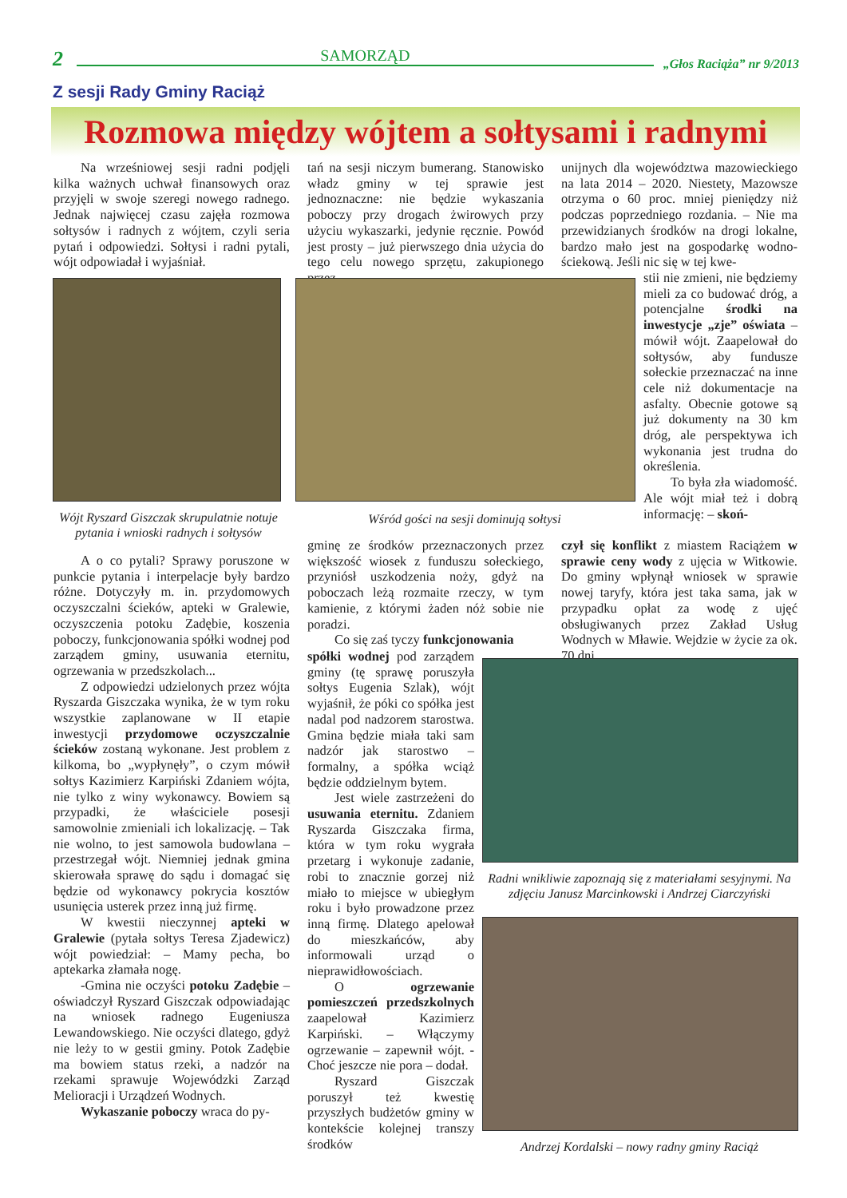2
SAMORZĄD
„Głos Raciąża” nr 9/2013
Z sesji Rady Gminy Raciąż
Rozmowa między wójtem a sołtysami i radnymi
Na wrześniowej sesji radni podjęli kilka ważnych uchwał finansowych oraz przyjęli w swoje szeregi nowego radnego. Jednak najwięcej czasu zajęła rozmowa sołtysów i radnych z wójtem, czyli seria pytań i odpowiedzi. Sołtysi i radni pytali, wójt odpowiadał i wyjaśniał.
Wójt Ryszard Giszczak skrupulatnie notuje pytania i wnioski radnych i sołtysów
A o co pytali? Sprawy poruszone w punkcie pytania i interpelacje były bardzo różne. Dotyczyły m. in. przydomowych oczyszczalni ścieków, apteki w Gralewie, oczyszczenia potoku Zadębie, koszenia poboczy, funkcjonowania spółki wodnej pod zarządem gminy, usuwania eternitu, ogrzewania w przedszkolach...
Z odpowiedzi udzielonych przez wójta Ryszarda Giszczaka wynika, że w tym roku wszystkie zaplanowane w II etapie inwestycji przydomowe oczyszczalnie ścieków zostaną wykonane. Jest problem z kilkoma, bo „wypłynęły”, o czym mówił sołtys Kazimierz Karpiński Zdaniem wójta, nie tylko z winy wykonawcy. Bowiem są przypadki, że właściciele posesji samowolnie zmieniali ich lokalizację. – Tak nie wolno, to jest samowola budowlana – przestrzegał wójt. Niemniej jednak gmina skierowała sprawę do sądu i domagać się będzie od wykonawcy pokrycia kosztów usunięcia usterek przez inną już firmę.
W kwestii nieczynnej apteki w Gralewie (pytała sołtys Teresa Zjadewicz) wójt powiedział: – Mamy pecha, bo aptekarka złamała nogę.
-Gmina nie oczyści potoku Zadębie – oświadczył Ryszard Giszczak odpowiadając na wniosek radnego Eugeniusza Lewandowskiego. Nie oczyści dlatego, gdyż nie leży to w gestii gminy. Potok Zadębie ma bowiem status rzeki, a nadzór na rzekami sprawuje Wojewódzki Zarząd Melioracji i Urządzeń Wodnych.
Wykaszanie poboczy wraca do py-
tań na sesji niczym bumerang. Stanowisko władz gminy w tej sprawie jest jednoznaczne: nie będzie wykaszania poboczy przy drogach żwirowych przy użyciu wykaszarki, jedynie ręcznie. Powód jest prosty – już pierwszego dnia użycia do tego celu nowego sprzętu, zakupionego przez
Wśród gości na sesji dominują sołtysi
gminę ze środków przeznaczonych przez większość wiosek z funduszu sołeckiego, przyniósł uszkodzenia noży, gdyż na poboczach leżą rozmaite rzeczy, w tym kamienie, z którymi żaden nóż sobie nie poradzi.
Co się zaś tyczy funkcjonowania
spółki wodnej pod zarządem gminy (tę sprawę poruszyła sołtys Eugenia Szlak), wójt wyjaśnił, że póki co spółka jest nadal pod nadzorem starostwa. Gmina będzie miała taki sam nadzór jak starostwo – formalny, a spółka wciąż będzie oddzielnym bytem.
Jest wiele zastrzeżeni do usuwania eternitu. Zdaniem Ryszarda Giszczaka firma, która w tym roku wygrała przetarg i wykonuje zadanie, robi to znacznie gorzej niż miało to miejsce w ubiegłym roku i było prowadzone przez inną firmę. Dlatego apelował do mieszkańców, aby informowali urząd o nieprawidłowościach.
O ogrzewanie pomieszczeń przedszkolnych zaapelował Kazimierz Karpiński. – Włączymy ogrzewanie – zapewnił wójt. -Choć jeszcze nie pora – dodał.
Ryszard Giszczak poruszył też kwestię przyszłych budżetów gminy w kontekście kolejnej transzy środków
unijnych dla województwa mazowieckiego na lata 2014 – 2020. Niestety, Mazowsze otrzyma o 60 proc. mniej pieniędzy niż podczas poprzedniego rozdania. – Nie ma przewidzianych środków na drogi lokalne, bardzo mało jest na gospodarkę wodno-ściekową. Jeśli nic się w tej kwe-
stii nie zmieni, nie będziemy mieli za co budować dróg, a potencjalne środki na inwestycje „zje” oświata – mówił wójt. Zaapelował do sołtysów, aby fundusze sołeckie przeznaczać na inne cele niż dokumentacje na asfalty. Obecnie gotowe są już dokumenty na 30 km dróg, ale perspektywa ich wykonania jest trudna do określenia.
To była zła wiadomość. Ale wójt miał też i dobrą informację: – skoń-
czył się konflikt z miastem Raciążem w sprawie ceny wody z ujęcia w Witkowie. Do gminy wpłynął wniosek w sprawie nowej taryfy, która jest taka sama, jak w przypadku opłat za wodę z ujęć obsługiwanych przez Zakład Usług Wodnych w Mławie. Wejdzie w życie za ok. 70 dni.
Radni wnikliwie zapoznają się z materiałami sesyjnymi. Na zdjęciu Janusz Marcinkowski i Andrzej Ciarczyński
Andrzej Kordalski – nowy radny gminy Raciąż